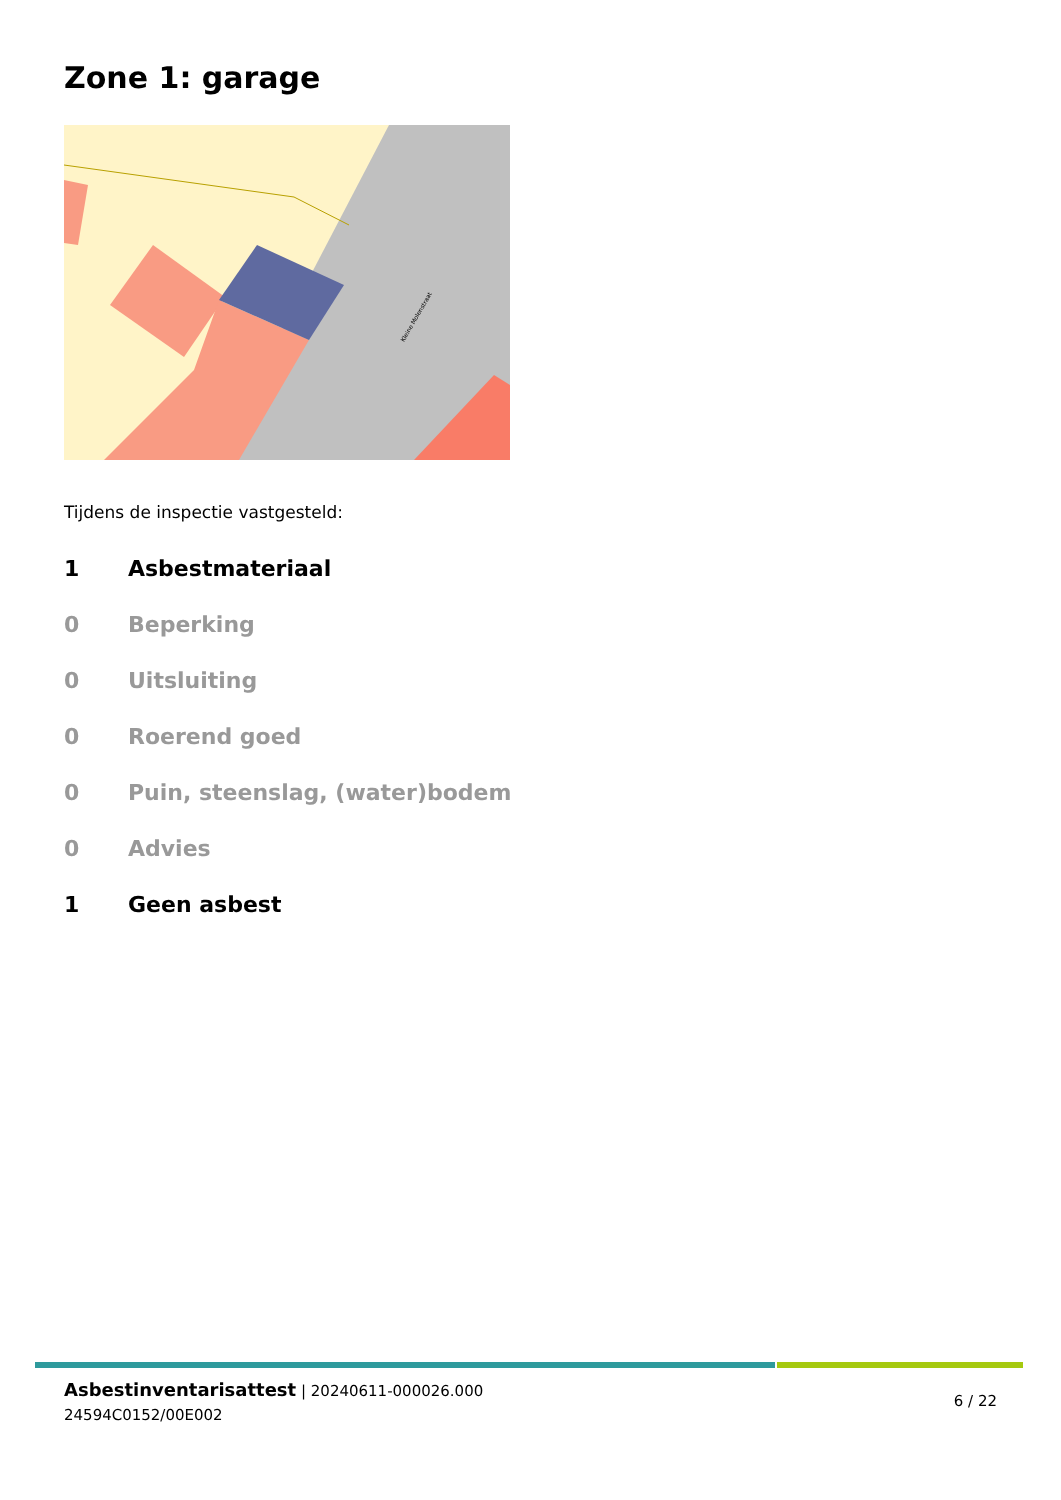Zone 1: garage
Kleine Molenstraat
Tijdens de inspectie vastgesteld:
1 Asbestmateriaal
0 Beperking
0 Uitsluiting
0 Roerend goed
0 Puin, steenslag, (water)bodem
0 Advies
1 Geen asbest
Asbestinventarisattest | 20240611-000026.000
24594C0152/00E002
6 / 22